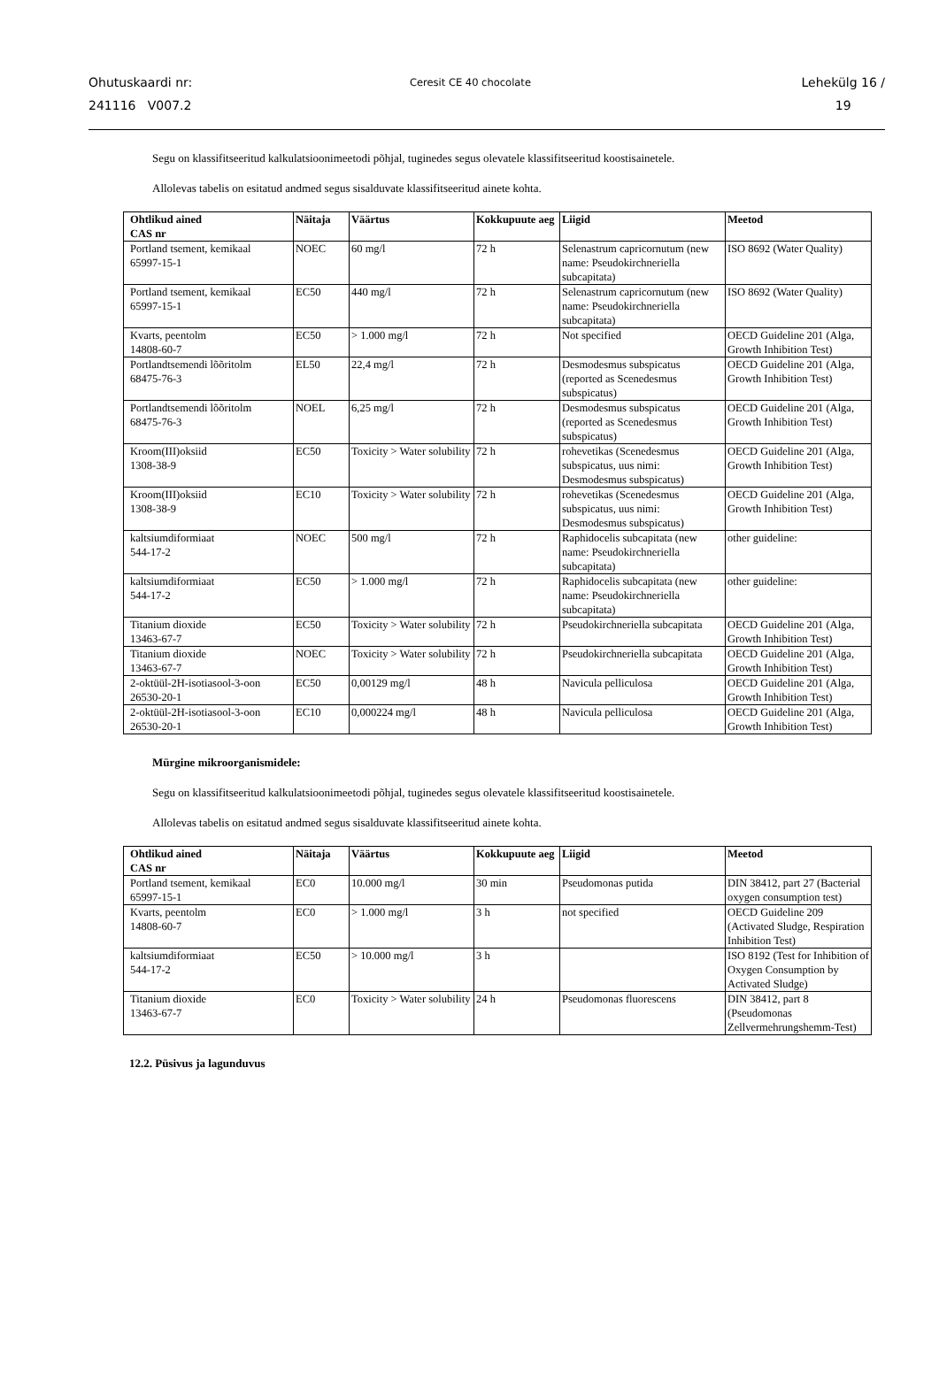Ohutuskaardi nr:
241116 V007.2
Ceresit CE 40 chocolate
Lehekülg 16 /
19
Segu on klassifitseeritud kalkulatsioonimeetodi põhjal, tuginedes segus olevatele klassifitseeritud koostisainetele.
Allolevas tabelis on esitatud andmed segus sisalduvate klassifitseeritud ainete kohta.
| Ohtlikud ained CAS nr | Näitaja | Väärtus | Kokkupuute aeg | Liigid | Meetod |
| --- | --- | --- | --- | --- | --- |
| Portland tsement, kemikaal 65997-15-1 | NOEC | 60 mg/l | 72 h | Selenastrum capricornutum (new name: Pseudokirchneriella subcapitata) | ISO 8692 (Water Quality) |
| Portland tsement, kemikaal 65997-15-1 | EC50 | 440 mg/l | 72 h | Selenastrum capricornutum (new name: Pseudokirchneriella subcapitata) | ISO 8692 (Water Quality) |
| Kvarts, peentolm 14808-60-7 | EC50 | > 1.000 mg/l | 72 h | Not specified | OECD Guideline 201 (Alga, Growth Inhibition Test) |
| Portlandtsemendi lõõritolm 68475-76-3 | EL50 | 22,4 mg/l | 72 h | Desmodesmus subspicatus (reported as Scenedesmus subspicatus) | OECD Guideline 201 (Alga, Growth Inhibition Test) |
| Portlandtsemendi lõõritolm 68475-76-3 | NOEL | 6,25 mg/l | 72 h | Desmodesmus subspicatus (reported as Scenedesmus subspicatus) | OECD Guideline 201 (Alga, Growth Inhibition Test) |
| Kroom(III)oksiid 1308-38-9 | EC50 | Toxicity > Water solubility | 72 h | rohevetikas (Scenedesmus subspicatus, uus nimi: Desmodesmus subspicatus) | OECD Guideline 201 (Alga, Growth Inhibition Test) |
| Kroom(III)oksiid 1308-38-9 | EC10 | Toxicity > Water solubility | 72 h | rohevetikas (Scenedesmus subspicatus, uus nimi: Desmodesmus subspicatus) | OECD Guideline 201 (Alga, Growth Inhibition Test) |
| kaltsiumdiformiaat 544-17-2 | NOEC | 500 mg/l | 72 h | Raphidocelis subcapitata (new name: Pseudokirchneriella subcapitata) | other guideline: |
| kaltsiumdiformiaat 544-17-2 | EC50 | > 1.000 mg/l | 72 h | Raphidocelis subcapitata (new name: Pseudokirchneriella subcapitata) | other guideline: |
| Titanium dioxide 13463-67-7 | EC50 | Toxicity > Water solubility | 72 h | Pseudokirchneriella subcapitata | OECD Guideline 201 (Alga, Growth Inhibition Test) |
| Titanium dioxide 13463-67-7 | NOEC | Toxicity > Water solubility | 72 h | Pseudokirchneriella subcapitata | OECD Guideline 201 (Alga, Growth Inhibition Test) |
| 2-oktüül-2H-isotiasool-3-oon 26530-20-1 | EC50 | 0,00129 mg/l | 48 h | Navicula pelliculosa | OECD Guideline 201 (Alga, Growth Inhibition Test) |
| 2-oktüül-2H-isotiasool-3-oon 26530-20-1 | EC10 | 0,000224 mg/l | 48 h | Navicula pelliculosa | OECD Guideline 201 (Alga, Growth Inhibition Test) |
Mürgine mikroorganismidele:
Segu on klassifitseeritud kalkulatsioonimeetodi põhjal, tuginedes segus olevatele klassifitseeritud koostisainetele.
Allolevas tabelis on esitatud andmed segus sisalduvate klassifitseeritud ainete kohta.
| Ohtlikud ained CAS nr | Näitaja | Väärtus | Kokkupuute aeg | Liigid | Meetod |
| --- | --- | --- | --- | --- | --- |
| Portland tsement, kemikaal 65997-15-1 | EC0 | 10.000 mg/l | 30 min | Pseudomonas putida | DIN 38412, part 27 (Bacterial oxygen consumption test) |
| Kvarts, peentolm 14808-60-7 | EC0 | > 1.000 mg/l | 3 h | not specified | OECD Guideline 209 (Activated Sludge, Respiration Inhibition Test) |
| kaltsiumdiformiaat 544-17-2 | EC50 | > 10.000 mg/l | 3 h | | ISO 8192 (Test for Inhibition of Oxygen Consumption by Activated Sludge) |
| Titanium dioxide 13463-67-7 | EC0 | Toxicity > Water solubility | 24 h | Pseudomonas fluorescens | DIN 38412, part 8 (Pseudomonas Zellvermehrungshemm-Test) |
12.2. Püsivus ja lagunduvus